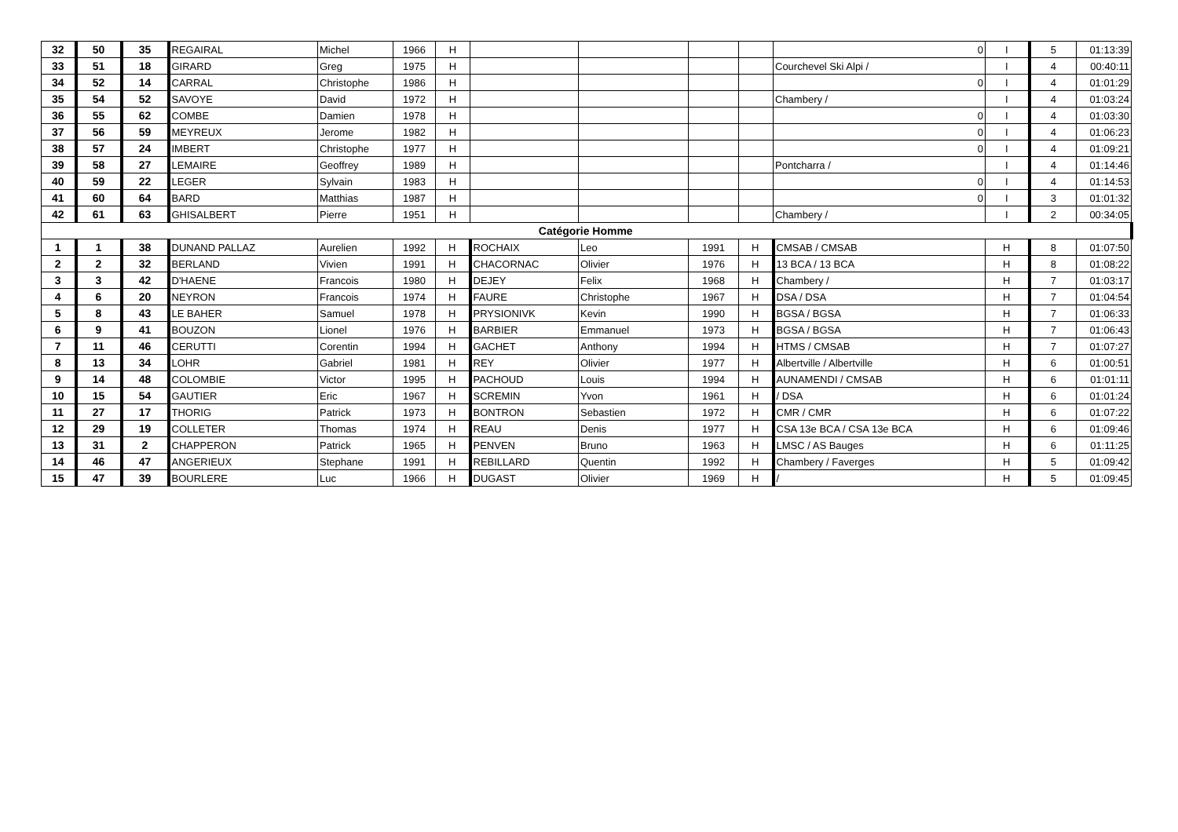| 32 | 50 | 35 | REGAIRAL | Michel | 1966 | H | | | | | 0 | I | 5 | 01:13:39 |
| 33 | 51 | 18 | GIRARD | Greg | 1975 | H | | | | | Courchevel Ski Alpi / | I | 4 | 00:40:11 |
| 34 | 52 | 14 | CARRAL | Christophe | 1986 | H | | | | | 0 | I | 4 | 01:01:29 |
| 35 | 54 | 52 | SAVOYE | David | 1972 | H | | | | | Chambery / | I | 4 | 01:03:24 |
| 36 | 55 | 62 | COMBE | Damien | 1978 | H | | | | | 0 | I | 4 | 01:03:30 |
| 37 | 56 | 59 | MEYREUX | Jerome | 1982 | H | | | | | 0 | I | 4 | 01:06:23 |
| 38 | 57 | 24 | IMBERT | Christophe | 1977 | H | | | | | 0 | I | 4 | 01:09:21 |
| 39 | 58 | 27 | LEMAIRE | Geoffrey | 1989 | H | | | | | Pontcharra / | I | 4 | 01:14:46 |
| 40 | 59 | 22 | LEGER | Sylvain | 1983 | H | | | | | 0 | I | 4 | 01:14:53 |
| 41 | 60 | 64 | BARD | Matthias | 1987 | H | | | | | 0 | I | 3 | 01:01:32 |
| 42 | 61 | 63 | GHISALBERT | Pierre | 1951 | H | | | | | Chambery / | I | 2 | 00:34:05 |
| Catégorie Homme | | | | | | | | | | | | | | |
| 1 | 1 | 38 | DUNAND PALLAZ | Aurelien | 1992 | H | ROCHAIX | Leo | 1991 | H | CMSAB / CMSAB | H | 8 | 01:07:50 |
| 2 | 2 | 32 | BERLAND | Vivien | 1991 | H | CHACORNAC | Olivier | 1976 | H | 13 BCA / 13 BCA | H | 8 | 01:08:22 |
| 3 | 3 | 42 | D'HAENE | Francois | 1980 | H | DEJEY | Felix | 1968 | H | Chambery / | H | 7 | 01:03:17 |
| 4 | 6 | 20 | NEYRON | Francois | 1974 | H | FAURE | Christophe | 1967 | H | DSA / DSA | H | 7 | 01:04:54 |
| 5 | 8 | 43 | LE BAHER | Samuel | 1978 | H | PRYSIONIVK | Kevin | 1990 | H | BGSA / BGSA | H | 7 | 01:06:33 |
| 6 | 9 | 41 | BOUZON | Lionel | 1976 | H | BARBIER | Emmanuel | 1973 | H | BGSA / BGSA | H | 7 | 01:06:43 |
| 7 | 11 | 46 | CERUTTI | Corentin | 1994 | H | GACHET | Anthony | 1994 | H | HTMS / CMSAB | H | 7 | 01:07:27 |
| 8 | 13 | 34 | LOHR | Gabriel | 1981 | H | REY | Olivier | 1977 | H | Albertville / Albertville | H | 6 | 01:00:51 |
| 9 | 14 | 48 | COLOMBIE | Victor | 1995 | H | PACHOUD | Louis | 1994 | H | AUNAMENDI / CMSAB | H | 6 | 01:01:11 |
| 10 | 15 | 54 | GAUTIER | Eric | 1967 | H | SCREMIN | Yvon | 1961 | H | / DSA | H | 6 | 01:01:24 |
| 11 | 27 | 17 | THORIG | Patrick | 1973 | H | BONTRON | Sebastien | 1972 | H | CMR / CMR | H | 6 | 01:07:22 |
| 12 | 29 | 19 | COLLETER | Thomas | 1974 | H | REAU | Denis | 1977 | H | CSA 13e BCA / CSA 13e BCA | H | 6 | 01:09:46 |
| 13 | 31 | 2 | CHAPPERON | Patrick | 1965 | H | PENVEN | Bruno | 1963 | H | LMSC / AS Bauges | H | 6 | 01:11:25 |
| 14 | 46 | 47 | ANGERIEUX | Stephane | 1991 | H | REBILLARD | Quentin | 1992 | H | Chambery / Faverges | H | 5 | 01:09:42 |
| 15 | 47 | 39 | BOURLERE | Luc | 1966 | H | DUGAST | Olivier | 1969 | H | / | H | 5 | 01:09:45 |